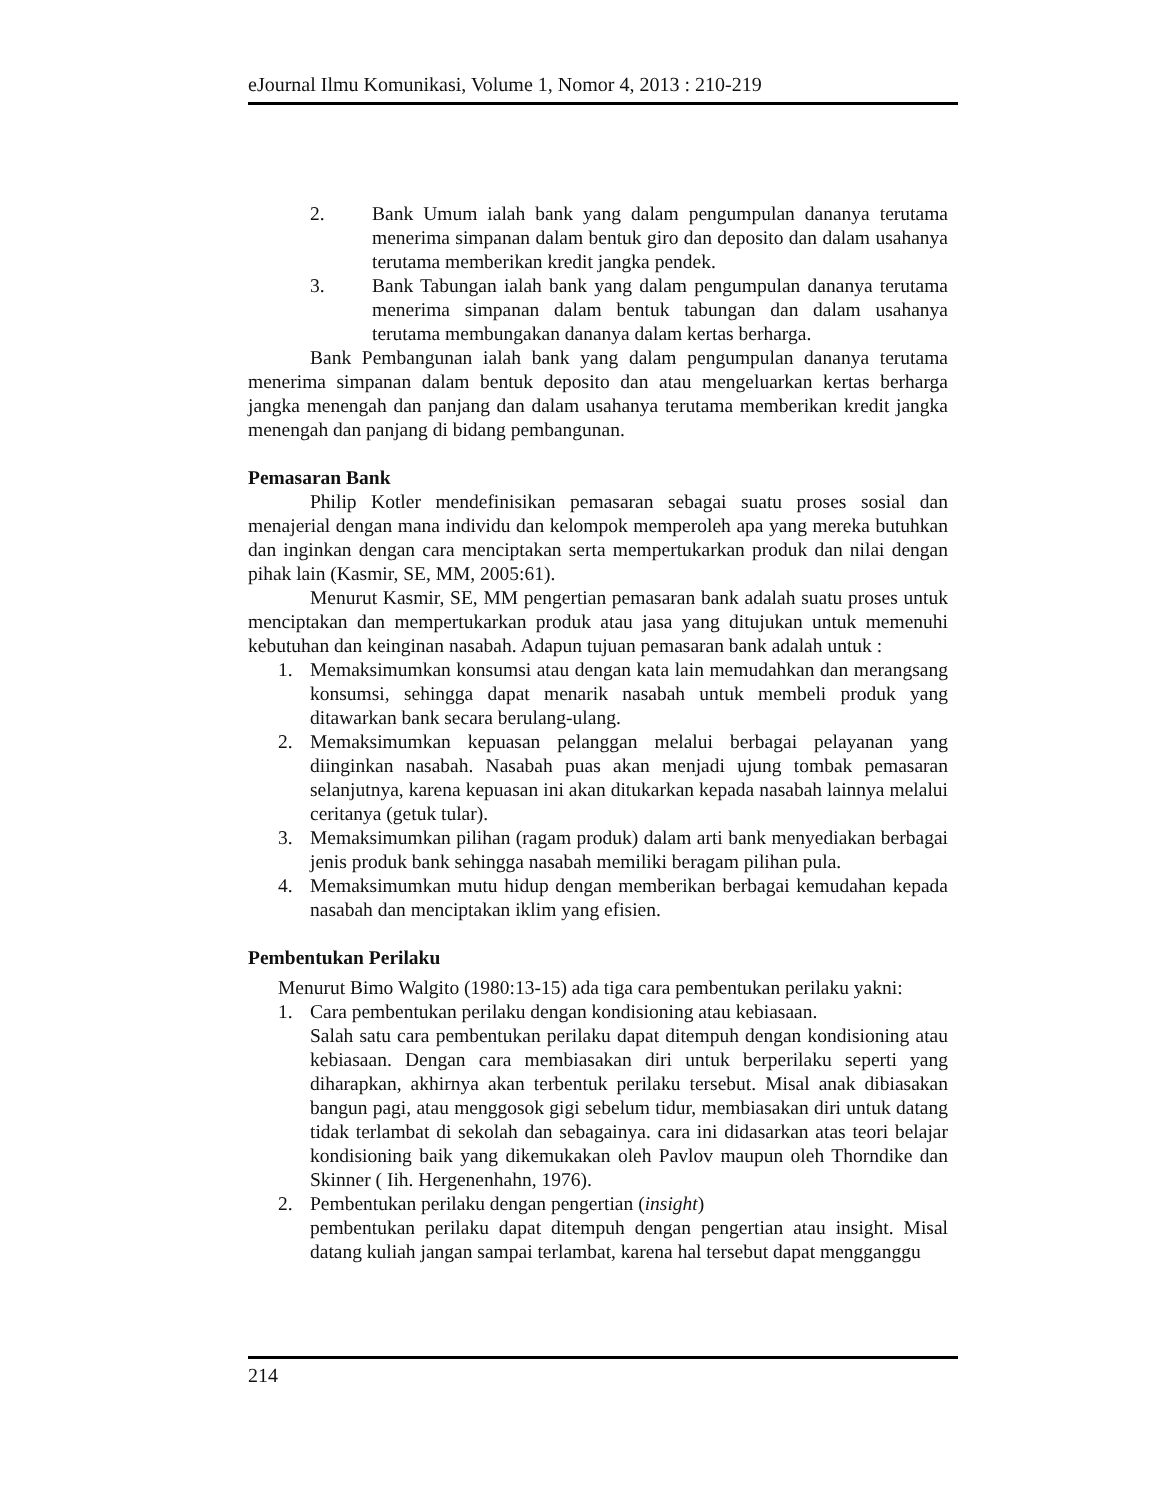eJournal Ilmu Komunikasi, Volume 1, Nomor 4, 2013 : 210-219
2. Bank Umum ialah bank yang dalam pengumpulan dananya terutama menerima simpanan dalam bentuk giro dan deposito dan dalam usahanya terutama memberikan kredit jangka pendek.
3. Bank Tabungan ialah bank yang dalam pengumpulan dananya terutama menerima simpanan dalam bentuk tabungan dan dalam usahanya terutama membungakan dananya dalam kertas berharga.
Bank Pembangunan ialah bank yang dalam pengumpulan dananya terutama menerima simpanan dalam bentuk deposito dan atau mengeluarkan kertas berharga jangka menengah dan panjang dan dalam usahanya terutama memberikan kredit jangka menengah dan panjang di bidang pembangunan.
Pemasaran Bank
Philip Kotler mendefinisikan pemasaran sebagai suatu proses sosial dan menajerial dengan mana individu dan kelompok memperoleh apa yang mereka butuhkan dan inginkan dengan cara menciptakan serta mempertukarkan produk dan nilai dengan pihak lain (Kasmir, SE, MM, 2005:61).
Menurut Kasmir, SE, MM pengertian pemasaran bank adalah suatu proses untuk menciptakan dan mempertukarkan produk atau jasa yang ditujukan untuk memenuhi kebutuhan dan keinginan nasabah. Adapun tujuan pemasaran bank adalah untuk :
1. Memaksimumkan konsumsi atau dengan kata lain memudahkan dan merangsang konsumsi, sehingga dapat menarik nasabah untuk membeli produk yang ditawarkan bank secara berulang-ulang.
2. Memaksimumkan kepuasan pelanggan melalui berbagai pelayanan yang diinginkan nasabah. Nasabah puas akan menjadi ujung tombak pemasaran selanjutnya, karena kepuasan ini akan ditukarkan kepada nasabah lainnya melalui ceritanya (getuk tular).
3. Memaksimumkan pilihan (ragam produk) dalam arti bank menyediakan berbagai jenis produk bank sehingga nasabah memiliki beragam pilihan pula.
4. Memaksimumkan mutu hidup dengan memberikan berbagai kemudahan kepada nasabah dan menciptakan iklim yang efisien.
Pembentukan Perilaku
Menurut Bimo Walgito (1980:13-15) ada tiga cara pembentukan perilaku yakni:
1. Cara pembentukan perilaku dengan kondisioning atau kebiasaan.
Salah satu cara pembentukan perilaku dapat ditempuh dengan kondisioning atau kebiasaan. Dengan cara membiasakan diri untuk berperilaku seperti yang diharapkan, akhirnya akan terbentuk perilaku tersebut. Misal anak dibiasakan bangun pagi, atau menggosok gigi sebelum tidur, membiasakan diri untuk datang tidak terlambat di sekolah dan sebagainya. cara ini didasarkan atas teori belajar kondisioning baik yang dikemukakan oleh Pavlov maupun oleh Thorndike dan Skinner ( Iih. Hergenenhahn, 1976).
2. Pembentukan perilaku dengan pengertian (insight)
pembentukan perilaku dapat ditempuh dengan pengertian atau insight. Misal datang kuliah jangan sampai terlambat, karena hal tersebut dapat mengganggu
214